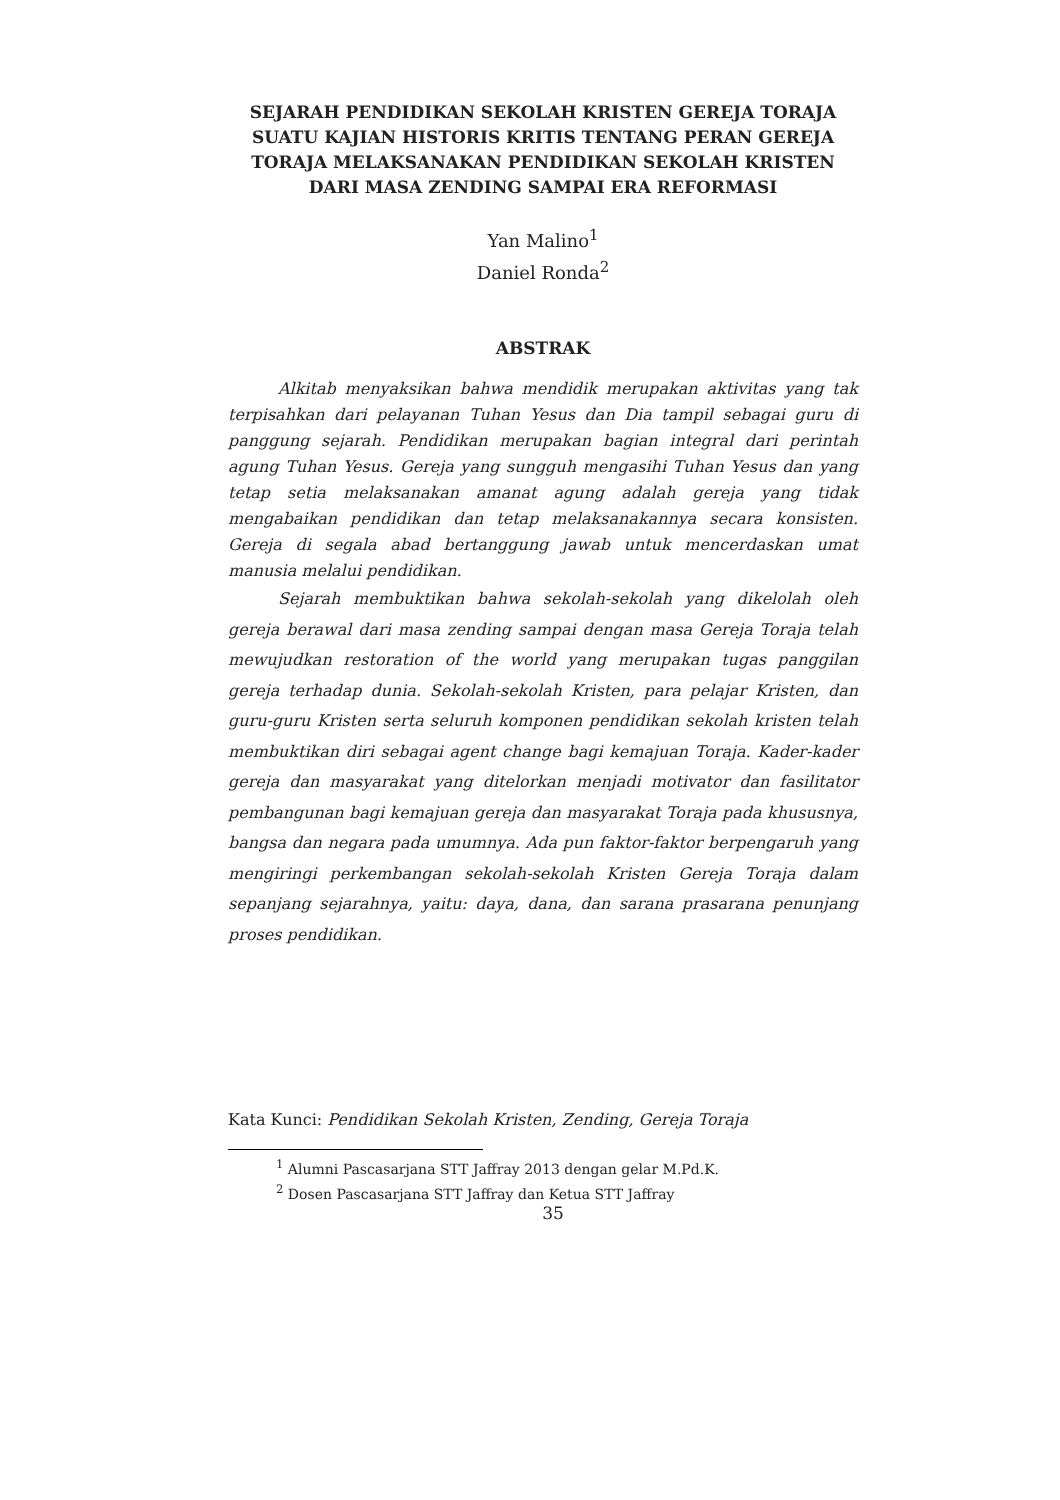SEJARAH PENDIDIKAN SEKOLAH KRISTEN GEREJA TORAJA SUATU KAJIAN HISTORIS KRITIS TENTANG PERAN GEREJA TORAJA MELAKSANAKAN PENDIDIKAN SEKOLAH KRISTEN DARI MASA ZENDING SAMPAI ERA REFORMASI
Yan Malino<sup>1</sup>
Daniel Ronda<sup>2</sup>
ABSTRAK
Alkitab menyaksikan bahwa mendidik merupakan aktivitas yang tak terpisahkan dari pelayanan Tuhan Yesus dan Dia tampil sebagai guru di panggung sejarah. Pendidikan merupakan bagian integral dari perintah agung Tuhan Yesus. Gereja yang sungguh mengasihi Tuhan Yesus dan yang tetap setia melaksanakan amanat agung adalah gereja yang tidak mengabaikan pendidikan dan tetap melaksanakannya secara konsisten. Gereja di segala abad bertanggung jawab untuk mencerdaskan umat manusia melalui pendidikan.
Sejarah membuktikan bahwa sekolah-sekolah yang dikelolah oleh gereja berawal dari masa zending sampai dengan masa Gereja Toraja telah mewujudkan restoration of the world yang merupakan tugas panggilan gereja terhadap dunia. Sekolah-sekolah Kristen, para pelajar Kristen, dan guru-guru Kristen serta seluruh komponen pendidikan sekolah kristen telah membuktikan diri sebagai agent change bagi kemajuan Toraja. Kader-kader gereja dan masyarakat yang ditelorkan menjadi motivator dan fasilitator pembangunan bagi kemajuan gereja dan masyarakat Toraja pada khususnya, bangsa dan negara pada umumnya. Ada pun faktor-faktor berpengaruh yang mengiringi perkembangan sekolah-sekolah Kristen Gereja Toraja dalam sepanjang sejarahnya, yaitu: daya, dana, dan sarana prasarana penunjang proses pendidikan.
Kata Kunci: Pendidikan Sekolah Kristen, Zending, Gereja Toraja
<sup>1</sup> Alumni Pascasarjana STT Jaffray 2013 dengan gelar M.Pd.K.
<sup>2</sup> Dosen Pascasarjana STT Jaffray dan Ketua STT Jaffray
35